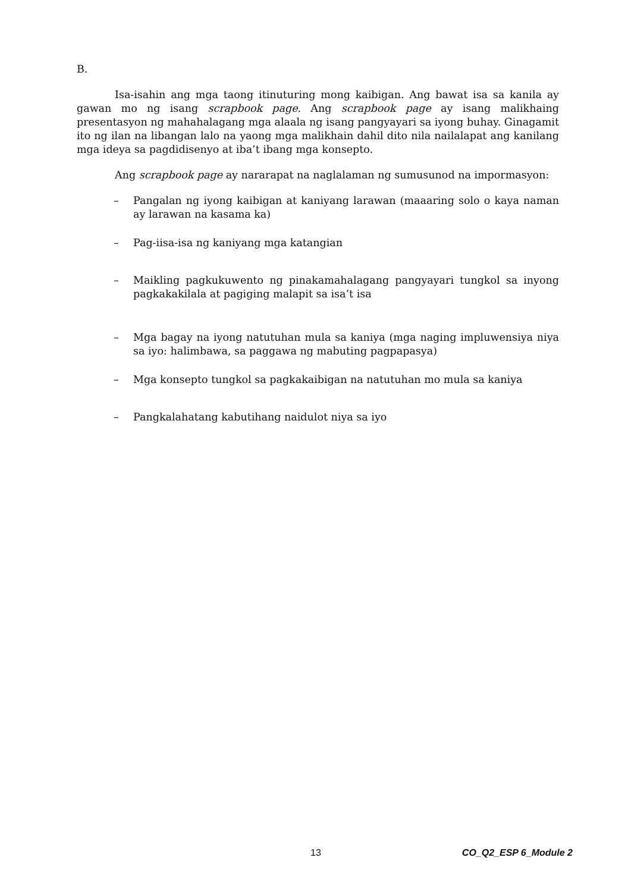B.
Isa-isahin ang mga taong itinuturing mong kaibigan. Ang bawat isa sa kanila ay gawan mo ng isang scrapbook page. Ang scrapbook page ay isang malikhaing presentasyon ng mahahalagang mga alaala ng isang pangyayari sa iyong buhay. Ginagamit ito ng ilan na libangan lalo na yaong mga malikhain dahil dito nila nailalapat ang kanilang mga ideya sa pagdidisenyo at iba’t ibang mga konsepto.
Ang scrapbook page ay nararapat na naglalaman ng sumusunod na impormasyon:
– Pangalan ng iyong kaibigan at kaniyang larawan (maaaring solo o kaya naman ay larawan na kasama ka)
– Pag-iisa-isa ng kaniyang mga katangian
– Maikling pagkukuwento ng pinakamahalagang pangyayari tungkol sa inyong pagkakakilala at pagiging malapit sa isa’t isa
– Mga bagay na iyong natutuhan mula sa kaniya (mga naging impluwensiya niya sa iyo: halimbawa, sa paggawa ng mabuting pagpapasya)
– Mga konsepto tungkol sa pagkakaibigan na natutuhan mo mula sa kaniya
– Pangkalahatang kabutihang naidulot niya sa iyo
13 CO_Q2_ESP 6_Module 2